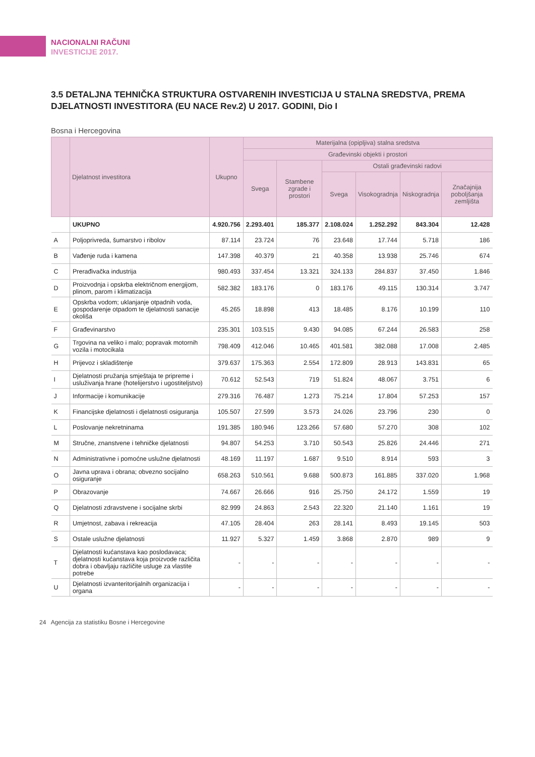NACIONALNI RAČUNI
INVESTICIJE 2017.
3.5 DETALJNA TEHNIČKA STRUKTURA OSTVARENIH INVESTICIJA U STALNA SREDSTVA, PREMA DJELATNOSTI INVESTITORA (EU NACE Rev.2) U 2017. GODINI, Dio I
Bosna i Hercegovina
| | Djelatnost investitora | Ukupno | Materijalna (opipljiva) stalna sredstva | | | | | |
| --- | --- | --- | --- | --- | --- | --- | --- | --- |
| | | | Građevinski objekti i prostori | | | | | |
| | | | Svega | Stambene zgrade i prostori | Ostali građevinski radovi | | | |
| | | | | | Svega | Visokogradnja | Niskogradnja | Značajnija poboljšanja zemljišta |
| | UKUPNO | 4.920.756 | 2.293.401 | 185.377 | 2.108.024 | 1.252.292 | 843.304 | 12.428 |
| A | Poljoprivreda, šumarstvo i ribolov | 87.114 | 23.724 | 76 | 23.648 | 17.744 | 5.718 | 186 |
| B | Vađenje ruda i kamena | 147.398 | 40.379 | 21 | 40.358 | 13.938 | 25.746 | 674 |
| C | Prerađivačka industrija | 980.493 | 337.454 | 13.321 | 324.133 | 284.837 | 37.450 | 1.846 |
| D | Proizvodnja i opskrba električnom energijom, plinom, parom i klimatizacija | 582.382 | 183.176 | 0 | 183.176 | 49.115 | 130.314 | 3.747 |
| E | Opskrba vodom; uklanjanje otpadnih voda, gospodarenje otpadom te djelatnosti sanacije okoliša | 45.265 | 18.898 | 413 | 18.485 | 8.176 | 10.199 | 110 |
| F | Građevinarstvo | 235.301 | 103.515 | 9.430 | 94.085 | 67.244 | 26.583 | 258 |
| G | Trgovina na veliko i malo; popravak motornih vozila i motocikala | 798.409 | 412.046 | 10.465 | 401.581 | 382.088 | 17.008 | 2.485 |
| H | Prijevoz i skladištenje | 379.637 | 175.363 | 2.554 | 172.809 | 28.913 | 143.831 | 65 |
| I | Djelatnosti pružanja smještaja te pripreme i usluživanja hrane (hotelijerstvo i ugostiteljstvo) | 70.612 | 52.543 | 719 | 51.824 | 48.067 | 3.751 | 6 |
| J | Informacije i komunikacije | 279.316 | 76.487 | 1.273 | 75.214 | 17.804 | 57.253 | 157 |
| K | Financijske djelatnosti i djelatnosti osiguranja | 105.507 | 27.599 | 3.573 | 24.026 | 23.796 | 230 | 0 |
| L | Poslovanje nekretninama | 191.385 | 180.946 | 123.266 | 57.680 | 57.270 | 308 | 102 |
| M | Stručne, znanstvene i tehničke djelatnosti | 94.807 | 54.253 | 3.710 | 50.543 | 25.826 | 24.446 | 271 |
| N | Administrativne i pomoćne uslužne djelatnosti | 48.169 | 11.197 | 1.687 | 9.510 | 8.914 | 593 | 3 |
| O | Javna uprava i obrana; obvezno socijalno osiguranje | 658.263 | 510.561 | 9.688 | 500.873 | 161.885 | 337.020 | 1.968 |
| P | Obrazovanje | 74.667 | 26.666 | 916 | 25.750 | 24.172 | 1.559 | 19 |
| Q | Djelatnosti zdravstvene i socijalne skrbi | 82.999 | 24.863 | 2.543 | 22.320 | 21.140 | 1.161 | 19 |
| R | Umjetnost, zabava i rekreacija | 47.105 | 28.404 | 263 | 28.141 | 8.493 | 19.145 | 503 |
| S | Ostale uslužne djelatnosti | 11.927 | 5.327 | 1.459 | 3.868 | 2.870 | 989 | 9 |
| T | Djelatnosti kućanstava kao poslodavaca; djelatnosti kućanstava koja proizvode različita dobra i obavljaju različite usluge za vlastite potrebe | - | - | - | - | - | - | - |
| U | Djelatnosti izvanteritorijalnih organizacija i organa | - | - | - | - | - | - | - |
24 Agencija za statistiku Bosne i Hercegovine